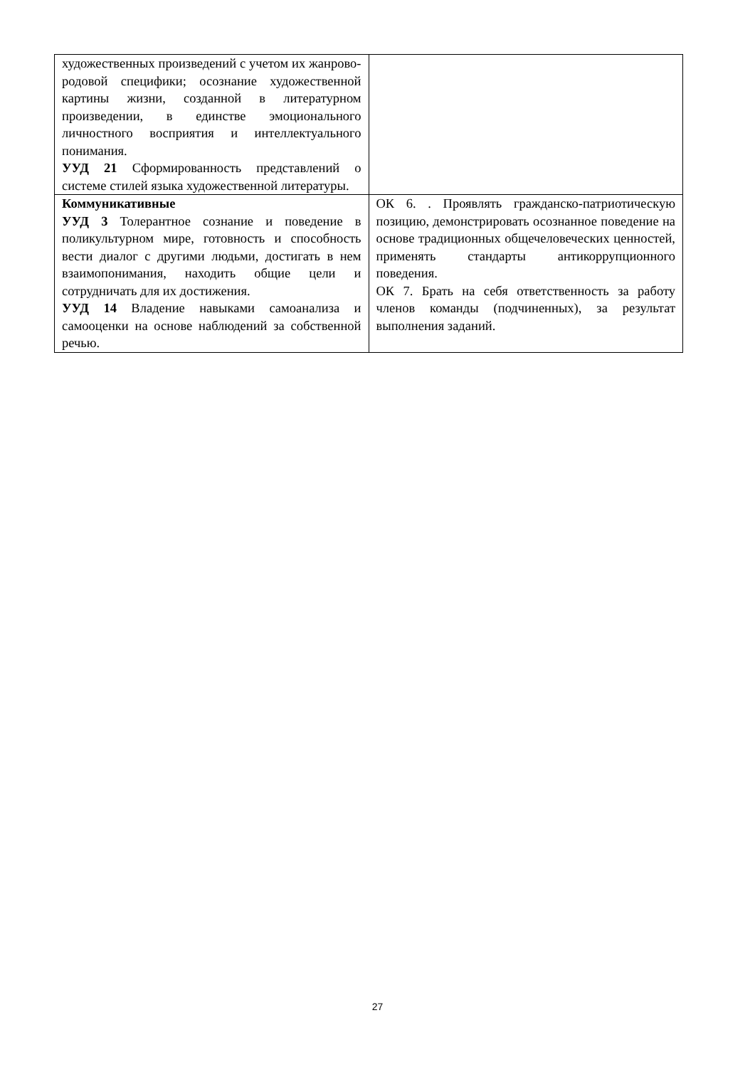| художественных произведений с учетом их жанрово-родовой специфики; осознание художественной картины жизни, созданной в литературном произведении, в единстве эмоционального личностного восприятия и интеллектуального понимания. УУД 21 Сформированность представлений о системе стилей языка художественной литературы. | |
| Коммуникативные УУД 3 Толерантное сознание и поведение в поликультурном мире, готовность и способность вести диалог с другими людьми, достигать в нем взаимопонимания, находить общие цели и сотрудничать для их достижения. УУД 14 Владение навыками самоанализа и самооценки на основе наблюдений за собственной речью. | ОК 6. . Проявлять гражданско-патриотическую позицию, демонстрировать осознанное поведение на основе традиционных общечеловеческих ценностей, применять стандарты антикоррупционного поведения. ОК 7. Брать на себя ответственность за работу членов команды (подчиненных), за результат выполнения заданий. |
27